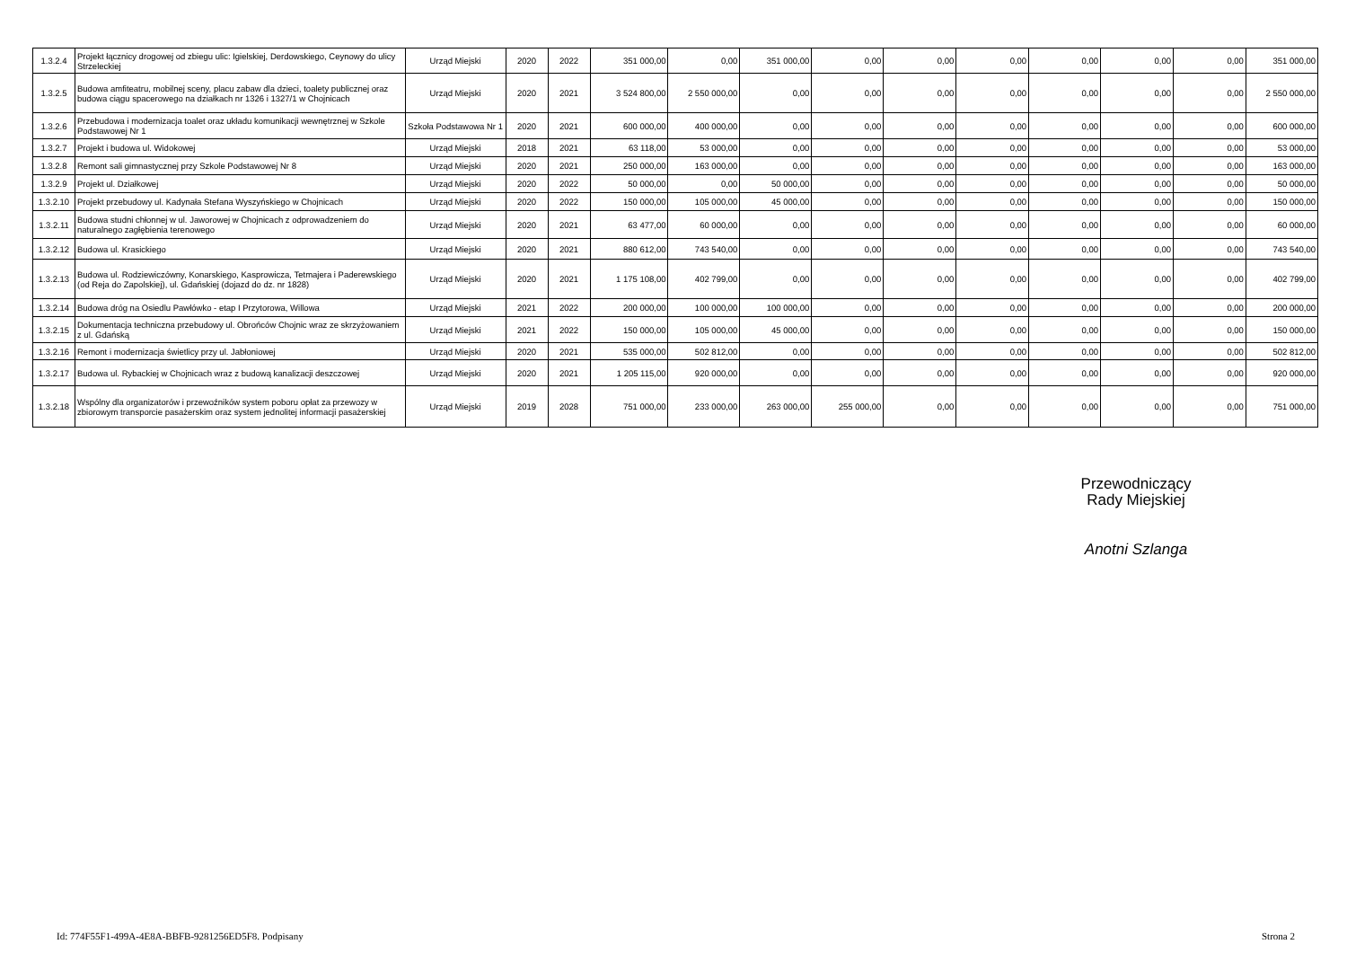| 1.3.2.4 | Projekt łącznicy drogowej od zbiegu ulic: Igielskiej, Derdowskiego, Ceynowy do ulicy Strzeleckiej | Urząd Miejski | 2020 | 2022 | 351 000,00 | 0,00 | 351 000,00 | 0,00 | 0,00 | 0,00 | 0,00 | 0,00 | 0,00 | 351 000,00 |
| 1.3.2.5 | Budowa amfiteatru, mobilnej sceny, placu zabaw dla dzieci, toalety publicznej oraz budowa ciągu spacerowego na działkach nr 1326 i 1327/1 w Chojnicach | Urząd Miejski | 2020 | 2021 | 3 524 800,00 | 2 550 000,00 | 0,00 | 0,00 | 0,00 | 0,00 | 0,00 | 0,00 | 0,00 | 2 550 000,00 |
| 1.3.2.6 | Przebudowa i modernizacja toalet oraz układu komunikacji wewnętrznej w Szkole Podstawowej Nr 1 | Szkoła Podstawowa Nr 1 | 2020 | 2021 | 600 000,00 | 400 000,00 | 0,00 | 0,00 | 0,00 | 0,00 | 0,00 | 0,00 | 0,00 | 600 000,00 |
| 1.3.2.7 | Projekt i budowa ul. Widokowej | Urząd Miejski | 2018 | 2021 | 63 118,00 | 53 000,00 | 0,00 | 0,00 | 0,00 | 0,00 | 0,00 | 0,00 | 0,00 | 53 000,00 |
| 1.3.2.8 | Remont sali gimnastycznej przy Szkole Podstawowej Nr 8 | Urząd Miejski | 2020 | 2021 | 250 000,00 | 163 000,00 | 0,00 | 0,00 | 0,00 | 0,00 | 0,00 | 0,00 | 0,00 | 163 000,00 |
| 1.3.2.9 | Projekt ul. Działkowej | Urząd Miejski | 2020 | 2022 | 50 000,00 | 0,00 | 50 000,00 | 0,00 | 0,00 | 0,00 | 0,00 | 0,00 | 0,00 | 50 000,00 |
| 1.3.2.10 | Projekt przebudowy ul. Kadynała Stefana Wyszyńskiego w Chojnicach | Urząd Miejski | 2020 | 2022 | 150 000,00 | 105 000,00 | 45 000,00 | 0,00 | 0,00 | 0,00 | 0,00 | 0,00 | 0,00 | 150 000,00 |
| 1.3.2.11 | Budowa studni chłonnej w ul. Jaworowej w Chojnicach z odprowadzeniem do naturalnego zagłębienia terenowego | Urząd Miejski | 2020 | 2021 | 63 477,00 | 60 000,00 | 0,00 | 0,00 | 0,00 | 0,00 | 0,00 | 0,00 | 0,00 | 60 000,00 |
| 1.3.2.12 | Budowa ul. Krasickiego | Urząd Miejski | 2020 | 2021 | 880 612,00 | 743 540,00 | 0,00 | 0,00 | 0,00 | 0,00 | 0,00 | 0,00 | 0,00 | 743 540,00 |
| 1.3.2.13 | Budowa ul. Rodziewiczówny, Konarskiego, Kasprowicza, Tetmajera i Paderewskiego (od Reja do Zapolskiej), ul. Gdańskiej (dojazd do dz. nr 1828) | Urząd Miejski | 2020 | 2021 | 1 175 108,00 | 402 799,00 | 0,00 | 0,00 | 0,00 | 0,00 | 0,00 | 0,00 | 0,00 | 402 799,00 |
| 1.3.2.14 | Budowa dróg na Osiedlu Pawłówko - etap I Przytorowa, Willowa | Urząd Miejski | 2021 | 2022 | 200 000,00 | 100 000,00 | 100 000,00 | 0,00 | 0,00 | 0,00 | 0,00 | 0,00 | 0,00 | 200 000,00 |
| 1.3.2.15 | Dokumentacja techniczna przebudowy ul. Obrońców Chojnic wraz ze skrzyżowaniem z ul. Gdańską | Urząd Miejski | 2021 | 2022 | 150 000,00 | 105 000,00 | 45 000,00 | 0,00 | 0,00 | 0,00 | 0,00 | 0,00 | 0,00 | 150 000,00 |
| 1.3.2.16 | Remont i modernizacja świetlicy przy ul. Jabłoniowej | Urząd Miejski | 2020 | 2021 | 535 000,00 | 502 812,00 | 0,00 | 0,00 | 0,00 | 0,00 | 0,00 | 0,00 | 0,00 | 502 812,00 |
| 1.3.2.17 | Budowa ul. Rybackiej w Chojnicach wraz z budową kanalizacji deszczowej | Urząd Miejski | 2020 | 2021 | 1 205 115,00 | 920 000,00 | 0,00 | 0,00 | 0,00 | 0,00 | 0,00 | 0,00 | 0,00 | 920 000,00 |
| 1.3.2.18 | Wspólny dla organizatorów i przewoźników system poboru opłat za przewozy w zbiorowym transporcie pasażerskim oraz system jednolitej informacji pasażerskiej | Urząd Miejski | 2019 | 2028 | 751 000,00 | 233 000,00 | 263 000,00 | 255 000,00 | 0,00 | 0,00 | 0,00 | 0,00 | 0,00 | 751 000,00 |
Przewodniczący
Rady Miejskiej
Anotni Szlanga
Id: 774F55F1-499A-4E8A-BBFB-9281256ED5F8. Podpisany
Strona 2